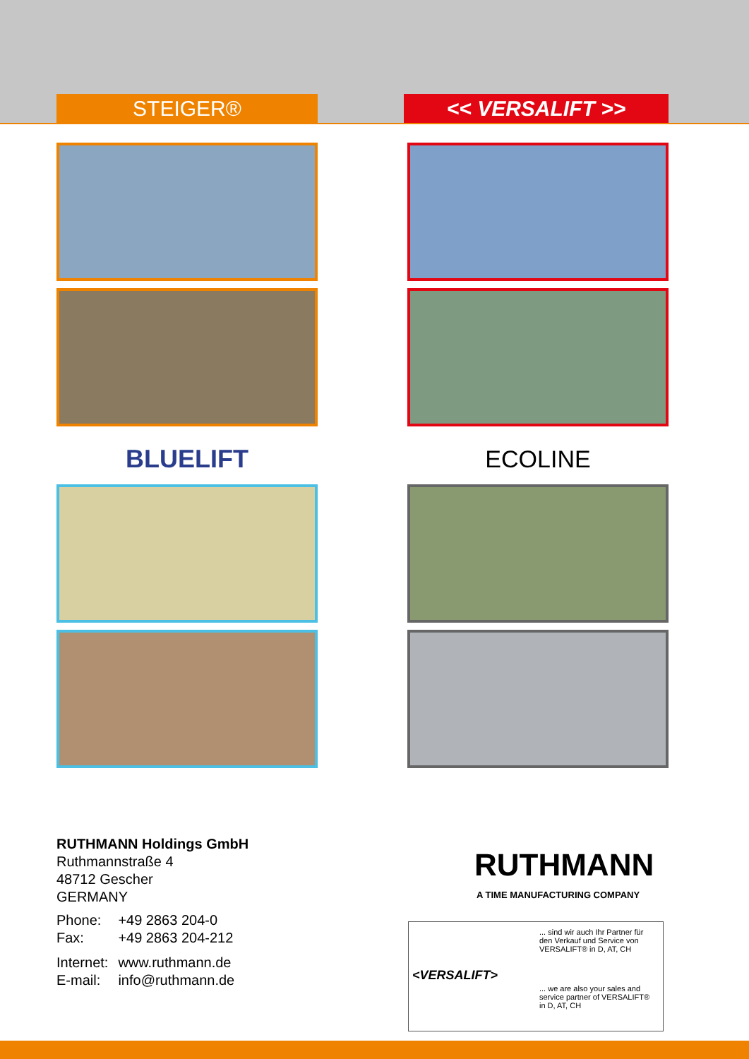STEIGER® << VERSALIFT >>
BLUELIFT ECOLINE
RUTHMANN Holdings GmbH
Ruthmannstraße 4
48712 Gescher
GERMANY
| Phone: | +49 2863 204-0 |
| Fax: | +49 2863 204-212 |
| Internet: | www.ruthmann.de |
| E-mail: | info@ruthmann.de |
RUTHMANN
A TIME MANUFACTURING COMPANY
... sind wir auch Ihr Partner für den Verkauf und Service von VERSALIFT® in D, AT, CH
<VERSALIFT>
... we are also your sales and service partner of VERSALIFT® in D, AT, CH